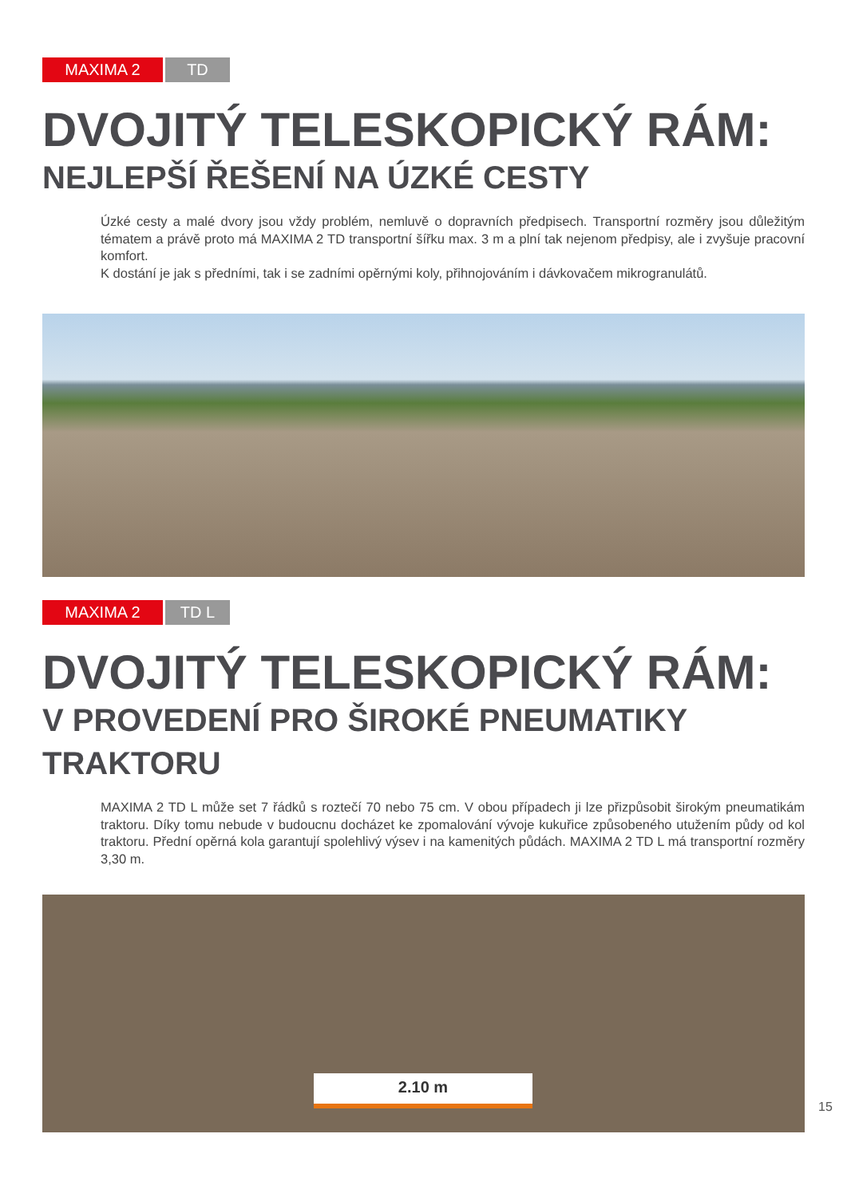MAXIMA 2 TD
DVOJITÝ TELESKOPICKÝ RÁM:
NEJLEPŠÍ ŘEŠENÍ NA ÚZKÉ CESTY
Úzké cesty a malé dvory jsou vždy problém, nemluvě o dopravních předpisech. Transportní rozměry jsou důležitým tématem a právě proto má MAXIMA 2 TD transportní šířku max. 3 m a plní tak nejenom předpisy, ale i zvyšuje pracovní komfort.
K dostání je jak s předními, tak i se zadními opěrnými koly, přihnojováním i dávkovačem mikrogranulátů.
MAXIMA 2 TD L
DVOJITÝ TELESKOPICKÝ RÁM:
V PROVEDENÍ PRO ŠIROKÉ PNEUMATIKY TRAKTORU
MAXIMA 2 TD L může set 7 řádků s roztečí 70 nebo 75 cm. V obou případech ji lze přizpůsobit širokým pneumatikám traktoru. Díky tomu nebude v budoucnu docházet ke zpomalování vývoje kukuřice způsobeného utužením půdy od kol traktoru. Přední opěrná kola garantují spolehlivý výsev i na kamenitých půdách. MAXIMA 2 TD L má transportní rozměry 3,30 m.
2.10 m
15